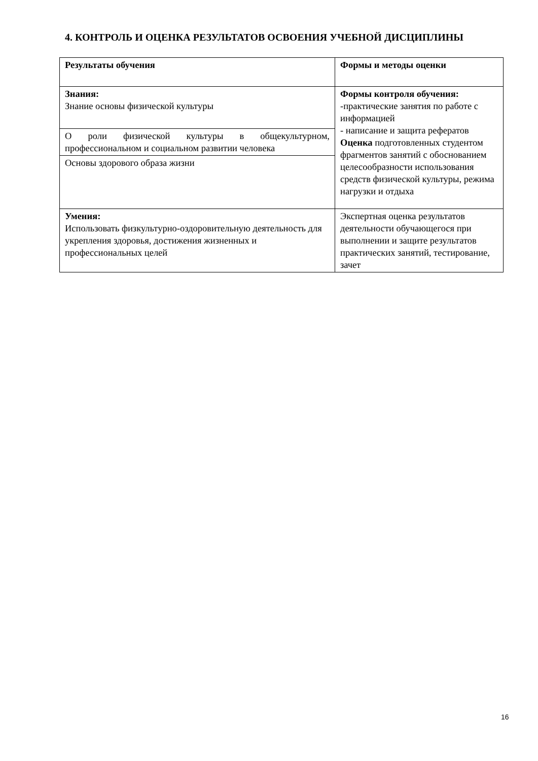4. КОНТРОЛЬ И ОЦЕНКА РЕЗУЛЬТАТОВ ОСВОЕНИЯ УЧЕБНОЙ ДИСЦИПЛИНЫ
| Результаты обучения | Формы и методы оценки |
| --- | --- |
| Знания: Знание основы физической культуры | Формы контроля обучения: -практические занятия по работе с информацией - написание и защита рефератов Оценка подготовленных студентом фрагментов занятий с обоснованием целесообразности использования средств физической культуры, режима нагрузки и отдыха |
| О роли физической культуры в общекультурном, профессиональном и социальном развитии человека | |
| Основы здорового образа жизни | |
| Умения: Использовать физкультурно-оздоровительную деятельность для укрепления здоровья, достижения жизненных и профессиональных целей | Экспертная оценка результатов деятельности обучающегося при выполнении и защите результатов практических занятий, тестирование, зачет |
16